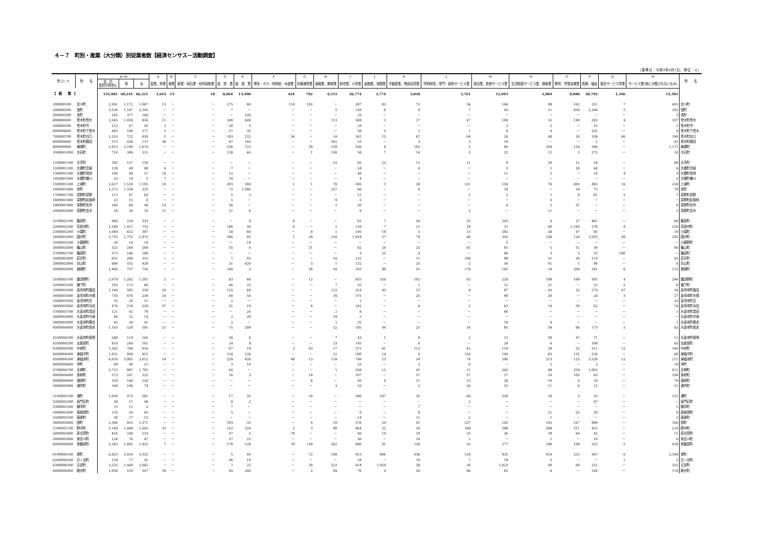４－７　町別・産業（大分類）別従業者数【経済センサス－活動調査】
（基準日：令和3年6月1日、単位：人）
| 町コード | 町 名 | A～R | | | A | B | C | D | E | F | G | H | I | J | K | L | M | N | O | P | Q | R | 町 名 |
| --- | --- | --- | --- | --- | --- | --- | --- | --- | --- | --- | --- | --- | --- | --- | --- | --- | --- | --- | --- | --- | --- | --- | --- |
| | | 合 計 性別不詳含む | 男 | 女 | 農業，林業 | 漁業 | 鉱業・採石業・砂利採取業 | 建 設 業 | 製 造 業 | 電気・ガス・熱供給・水道業 | 情報通信業 | 運輸業，郵便業 | 卸売業，小売業 | 金融業，保険業 | 不動産業，物品賃貸業 | 学術研究，専門・技術サービス業 | 宿泊業，飲食サービス業 | 生活関連サービス業，娯楽業 | 教育，学習支援業 | 医療，福祉 | 複合サービス事業 | サービス業(他に分類されないもの) | |
| 【 総 数 】 | | 135,981 | 68,241 | 66,521 | 1,643 | 13 | 18 | 8,064 | 13,400 | 424 | 792 | 4,513 | 26,774 | 3,774 | 3,058 | 3,761 | 12,043 | 5,084 | 9,090 | 28,793 | 1,346 | 13,391 | |
| 100000100 | 合川町 | 2,261 | 1,172 | 1,087 | 13 | － | － | 275 | 84 | 118 | 102 | － | 307 | 83 | 75 | 56 | 146 | 99 | 162 | 251 | 7 | 483 | 合川町 |
| 200000200 | 旭町 | 3,534 | 1,187 | 2,345 | － | － | － | 7 | － | － | － | 5 | 126 | 6 | 4 | 7 | 43 | 11 | 834 | 2,284 | 5 | 202 | 旭町 |
| 300000300 | 洗町 | 545 | 377 | 168 | － | － | － | － | 526 | － | － | － | 16 | － | － | － | － | － | － | － | － | 3 | 洗町 |
| 400000400 | 荒木町荒木 | 2,365 | 1,439 | 926 | 11 | － | － | 240 | 649 | － | － | 113 | 589 | 3 | 17 | 47 | 108 | 55 | 140 | 282 | 4 | 107 | 荒木町荒木 |
| 500000500 | 荒木町今 | 112 | 67 | 45 | 2 | － | － | 50 | 5 | － | － | － | 18 | － | － | － | 2 | 2 | － | 32 | － | 1 | 荒木町今 |
| 600000600 | 荒木町下荒木 | 465 | 188 | 277 | 5 | － | － | 27 | 35 | － | － | － | 50 | 5 | 1 | 1 | 8 | 4 | － | 325 | － | 4 | 荒木町下荒木 |
| 700000700 | 荒木町白口 | 1,553 | 722 | 830 | 1 | － | － | 103 | 222 | 56 | － | 14 | 362 | 15 | 67 | 64 | 24 | 40 | 10 | 339 | 46 | 190 | 荒木町白口 |
| 800000800 | 荒木町藤田 | 573 | 436 | 137 | 36 | － | － | 87 | 164 | － | － | 161 | 53 | － | 3 | 3 | 19 | － | － | 2 | － | 45 | 荒木町藤田 |
| 900000900 | 梅満町 | 3,812 | 2,106 | 1,676 | － | － | － | 236 | 723 | － | 29 | 159 | 556 | 8 | 102 | 5 | 94 | 359 | 124 | 246 | － | 1,171 | 梅満町 |
| 1000001000 | 大石町 | 714 | 399 | 315 | － | － | － | 128 | 64 | － | 1 | 104 | 58 | 7 | 14 | 3 | 25 | 12 | 5 | 275 | － | 18 | 大石町 |
| 1100001100 | 大手町 | 295 | 137 | 158 | － | － | － | － | － | － | － | 53 | 65 | 22 | 11 | 11 | 9 | 20 | 12 | 24 | － | 68 | 大手町 |
| 1200001200 | 大橋町合楽 | 139 | 49 | 90 | 8 | － | － | 7 | － | － | － | － | 24 | － | 4 | － | 5 | 1 | 20 | 64 | － | 6 | 大橋町合楽 |
| 1300001300 | 大橋町常持 | 106 | 49 | 57 | 18 | － | － | 12 | － | － | － | － | 46 | － | － | － | 11 | 2 | － | 10 | 4 | 3 | 大橋町常持 |
| 1400001400 | 大橋町蜷川 | 23 | 18 | 5 | 7 | － | － | 10 | － | － | － | － | 4 | － | － | － | － | － | － | － | － | 2 | 大橋町蜷川 |
| 1500001500 | 上津町 | 2,627 | 1,518 | 1,101 | 19 | － | － | 203 | 104 | 1 | 1 | 70 | 595 | 1 | 29 | 121 | 158 | 76 | 483 | 492 | 16 | 258 | 上津町 |
| 1600001600 | 京町 | 1,573 | 1,339 | 233 | － | － | － | 72 | 1,095 | － | － | 147 | 66 | － | 6 | － | 10 | － | 34 | 73 | － | 70 | 京町 |
| 1700001700 | 草野町草野 | 111 | 47 | 64 | － | － | － | 5 | 3 | － | － | － | 21 | － | － | 2 | 2 | 1 | 4 | 61 | 5 | 7 | 草野町草野 |
| 1800001800 | 草野町紅桃林 | 23 | 15 | 8 | － | － | － | 5 | － | － | － | 9 | 5 | － | － | － | － | 4 | － | － | － | － | 草野町紅桃林 |
| 1900001900 | 草野町矢作 | 104 | 60 | 44 | 14 | － | － | 26 | － | － | － | 1 | 20 | － | － | － | 4 | 2 | 31 | － | － | 6 | 草野町矢作 |
| 2000002000 | 草野町吉木 | 54 | 36 | 18 | 11 | － | － | 11 | 8 | － | － | － | 8 | － | － | 2 | － | 11 | － | － | － | 3 | 草野町吉木 |
| 2100002100 | 櫛原町 | 966 | 229 | 333 | － | － | － | － | 9 | 6 | － | － | 81 | 7 | 26 | 33 | 243 | 4 | 27 | 461 | － | 69 | 櫛原町 |
| 2200002200 | 高良内町 | 2,180 | 1,427 | 753 | － | － | － | 186 | 26 | 4 | － | 1 | 129 | 7 | 11 | 29 | 31 | 60 | 1,194 | 278 | 4 | 220 | 高良内町 |
| 2300002300 | 小頭町 | 1,049 | 652 | 397 | － | － | － | 58 | 60 | － | 9 | 1 | 105 | 19 | 5 | 13 | 592 | 28 | 47 | 93 | － | 19 | 小頭町 |
| 2400002400 | 国分町 | 3,735 | 1,755 | 1,972 | － | － | － | 306 | 45 | 1 | 20 | 228 | 1,054 | 57 | 74 | 66 | 342 | 148 | 124 | 1,025 | 40 | 205 | 国分町 |
| 2500002500 | 小森野町 | 24 | 14 | 10 | － | － | － | － | 19 | － | － | － | － | － | － | － | 5 | － | － | － | － | － | 小森野町 |
| 2600002600 | 篠山町 | 525 | 249 | 269 | － | － | － | 55 | 4 | － | 11 | － | 82 | 24 | 25 | 61 | 91 | 5 | 51 | 30 | － | 86 | 篠山町 |
| 2700002700 | 篠原町 | 375 | 186 | 189 | － | － | － | － | － | － | － | － | 3 | 52 | 4 | － | 88 | 3 | 3 | 32 | 190 | － | 篠原町 |
| 2800002800 | 荘島町 | 651 | 298 | 353 | － | － | － | 7 | 45 | － | － | 18 | 125 | － | 11 | 100 | 99 | 21 | 28 | 114 | － | 83 | 荘島町 |
| 2900002900 | 白山町 | 984 | 555 | 429 | － | － | － | 21 | 628 | － | 3 | 1 | 132 | － | 25 | 2 | 34 | 41 | 1 | 90 | － | 6 | 白山町 |
| 3000003000 | 城南町 | 1,494 | 737 | 756 | － | － | － | 160 | 2 | － | 30 | 54 | 163 | 98 | 51 | 178 | 185 | 10 | 204 | 241 | 6 | 112 | 城南町 |
| 3100003100 | 諏訪野町 | 2,879 | 1,282 | 1,597 | 5 | － | － | 83 | 66 | － | 12 | － | 835 | 326 | 102 | 63 | 220 | 199 | 169 | 501 | 4 | 294 | 諏訪野町 |
| 3200003200 | 瀬下町 | 193 | 113 | 80 | － | － | － | 46 | 23 | － | － | 7 | 55 | － | 1 | － | 12 | 21 | － | 15 | 5 | 8 | 瀬下町 |
| 3300003300 | 善導寺町飯田 | 1,146 | 595 | 550 | 24 | － | － | 132 | 60 | － | － | 123 | 224 | 43 | 15 | 8 | 97 | 43 | 22 | 274 | 47 | 34 | 善導寺町飯田 |
| 3400003400 | 善導寺町木塚 | 716 | 476 | 239 | 24 | － | － | 40 | 54 | － | － | 34 | 375 | － | 25 | － | 90 | 20 | － | 24 | 3 | 27 | 善導寺町木塚 |
| 3500003500 | 善導寺町島 | 35 | 24 | 11 | － | － | － | 2 | － | － | － | － | 1 | － | － | － | － | － | － | － | － | 32 | 善導寺町島 |
| 3600003600 | 善導寺町与田 | 476 | 218 | 250 | 37 | － | － | 51 | 19 | － | 4 | － | 141 | － | 8 | 5 | 63 | 18 | 50 | 62 | － | 18 | 善導寺町与田 |
| 3700003700 | 大善寺町黒田 | 121 | 42 | 79 | － | － | － | － | 24 | － | － | 2 | 8 | － | － | － | 86 | － | － | － | － | 1 | 大善寺町黒田 |
| 3800003800 | 大善寺町中津 | 46 | 32 | 14 | － | － | － | 2 | 20 | － | － | 19 | 5 | － | － | － | － | － | － | － | － | － | 大善寺町中津 |
| 3900003900 | 大善寺町藤吉 | 65 | 24 | 41 | － | － | － | 2 | － | － | － | 1 | 35 | － | － | － | 18 | 8 | － | － | － | 1 | 大善寺町藤吉 |
| 4000004000 | 大善寺町宮本 | 1,103 | 520 | 581 | 21 | － | － | 75 | 209 | － | － | 22 | 185 | 44 | 21 | 16 | 95 | 59 | 86 | 173 | 5 | 92 | 大善寺町宮本 |
| 4100004100 | 大善寺町夜明 | 280 | 114 | 165 | － | － | － | 38 | 6 | － | － | 7 | 43 | 1 | 9 | 2 | 15 | 30 | 47 | 71 | － | 11 | 大善寺町夜明 |
| 4200004200 | 太郎原町 | 410 | 249 | 161 | － | － | － | 18 | 9 | － | － | 23 | 145 | － | 6 | － | 29 | 6 | － | 109 | － | 65 | 太郎原町 |
| 4300004300 | 中央町 | 1,362 | 708 | 654 | － | － | － | 67 | 19 | 3 | 43 | 17 | 371 | 81 | 112 | 42 | 118 | 28 | 52 | 211 | 12 | 186 | 中央町 |
| 4400004400 | 津福今町 | 1,651 | 800 | 851 | － | － | － | 154 | 126 | － | － | 21 | 500 | 14 | 8 | 126 | 194 | 83 | 131 | 234 | － | 60 | 津福今町 |
| 4500004500 | 津福本町 | 6,618 | 3,005 | 3,612 | 14 | － | － | 229 | 926 | 40 | 13 | 118 | 746 | 23 | 54 | 74 | 294 | 213 | 123 | 3,528 | 12 | 211 | 津福本町 |
| 4600004600 | 寺町 | 69 | 48 | 21 | － | － | － | 3 | 14 | － | － | － | 22 | － | 2 | 6 | － | 2 | － | 2 | － | 18 | 寺町 |
| 4700004700 | 天神町 | 2,712 | 997 | 1,705 | － | － | － | 64 | － | － | － | 1 | 558 | 13 | 41 | 11 | 262 | 89 | 259 | 1,003 | － | 411 | 天神町 |
| 4800004800 | 東和町 | 572 | 247 | 325 | － | － | － | 16 | 3 | － | 19 | － | 107 | － | 57 | 57 | 27 | 14 | 105 | 63 | － | 104 | 東和町 |
| 4900004900 | 通東町 | 310 | 168 | 142 | － | － | － | － | － | － | 6 | － | 93 | 8 | 11 | 13 | 29 | 10 | 8 | 54 | － | 78 | 通東町 |
| 5000005000 | 通外町 | 180 | 106 | 74 | － | － | － | － | － | － | － | 3 | 16 | － | 2 | 24 | 55 | 11 | 6 | 12 | － | 51 | 通外町 |
| 5100005100 | 通町 | 1,034 | 473 | 561 | － | － | － | 17 | 35 | － | 10 | － | 266 | 187 | 32 | 66 | 220 | 24 | 3 | 53 | － | 121 | 通町 |
| 5200005200 | 長門石町 | 59 | 11 | 48 | － | － | － | 8 | 2 | － | － | － | － | － | － | 2 | － | － | － | 47 | － | － | 長門石町 |
| 5300005300 | 縄手町 | 15 | 13 | 2 | － | － | － | 7 | － | － | － | － | － | － | 7 | － | － | － | － | － | － | 1 | 縄手町 |
| 5400005400 | 南薫西町 | 116 | 34 | 82 | － | － | － | 5 | － | － | － | － | 8 | － | 6 | － | － | 21 | 52 | 20 | － | 4 | 南薫西町 |
| 5500005500 | 南薫町 | 30 | 17 | 13 | － | － | － | － | － | － | － | － | 14 | － | 11 | 2 | － | 1 | － | － | － | 2 | 南薫町 |
| 5600005600 | 西町 | 2,304 | 933 | 1,371 | － | － | － | 103 | 33 | － | 4 | 10 | 276 | 24 | 41 | 237 | 142 | 102 | 167 | 999 | － | 166 | 西町 |
| 5700005700 | 野中町 | 3,149 | 1,480 | 1,645 | 33 | － | － | 142 | 224 | 2 | 3 | 90 | 864 | 22 | 54 | 169 | 290 | 299 | 311 | 432 | － | 214 | 野中町 |
| 5800005800 | 原古賀町 | 454 | 240 | 214 | － | － | － | 47 | 2 | 70 | － | － | 46 | 14 | 10 | 53 | 36 | 39 | 84 | 42 | － | 11 | 原古賀町 |
| 5900005900 | 東合川町 | 124 | 76 | 47 | － | － | － | 37 | 23 | － | － | － | 36 | － | 10 | 1 | － | 1 | － | 10 | － | 6 | 東合川町 |
| 6000006000 | 東櫛原町 | 3,343 | 1,892 | 1,425 | 7 | － | － | 170 | 129 | 79 | 158 | 262 | 886 | 41 | 150 | 52 | 277 | 198 | 169 | 322 | 5 | 438 | 東櫛原町 |
| 6100006100 | 東町 | 6,823 | 3,454 | 3,325 | － | － | － | 5 | 44 | － | 72 | 108 | 913 | 806 | 436 | 129 | 935 | 418 | 215 | 387 | 6 | 2,349 | 東町 |
| 6200006200 | 日ノ出町 | 118 | 77 | 41 | － | － | － | 46 | 10 | － | － | － | 18 | － | 10 | 7 | 19 | 5 | － | － | 1 | 2 | 日ノ出町 |
| 6300006300 | 日吉町 | 3,535 | 1,460 | 2,065 | － | － | － | 7 | 25 | － | 20 | 223 | 414 | 1,054 | 30 | 34 | 1,023 | 60 | 69 | 221 | － | 355 | 日吉町 |
| 6400006400 | 藤光町 | 1,058 | 510 | 547 | 39 | － | － | 44 | 280 | － | 2 | 69 | 76 | 4 | 24 | 86 | 65 | 6 | － | 244 | － | 119 | 藤光町 |